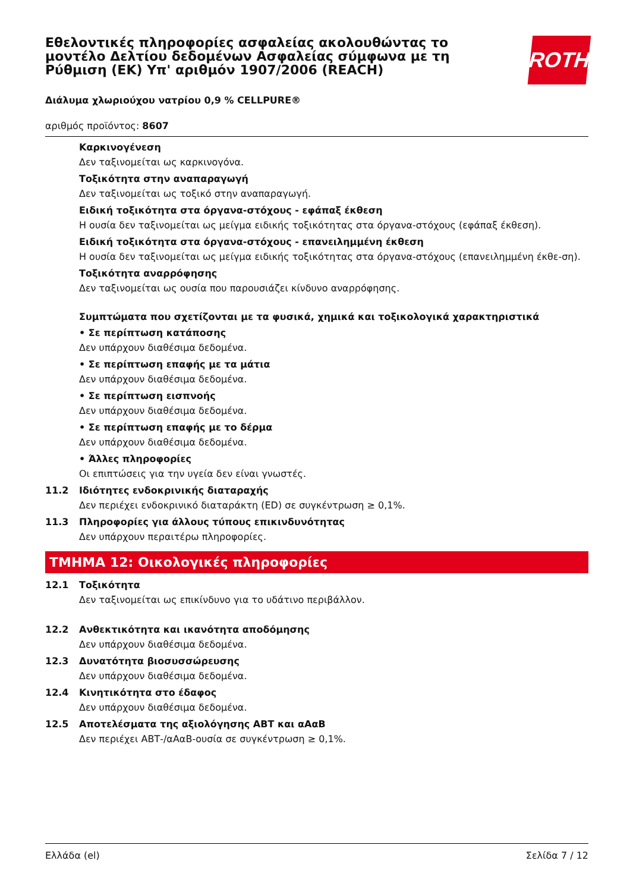ROTH
Εθελοντικές πληροφορίες ασφαλείας ακολουθώντας το μοντέλο Δελτίου δεδομένων Ασφαλείας σύμφωνα με τη Ρύθμιση (ΕΚ) Υπ' αριθμόν 1907/2006 (REACH)
Διάλυμα χλωριούχου νατρίου 0,9 % CELLPURE®
αριθμός προϊόντος: 8607
Καρκινογένεση
Δεν ταξινομείται ως καρκινογόνα.
Τοξικότητα στην αναπαραγωγή
Δεν ταξινομείται ως τοξικό στην αναπαραγωγή.
Ειδική τοξικότητα στα όργανα-στόχους - εφάπαξ έκθεση
Η ουσία δεν ταξινομείται ως μείγμα ειδικής τοξικότητας στα όργανα-στόχους (εφάπαξ έκθεση).
Ειδική τοξικότητα στα όργανα-στόχους - επανειλημμένη έκθεση
Η ουσία δεν ταξινομείται ως μείγμα ειδικής τοξικότητας στα όργανα-στόχους (επανειλημμένη έκθε-ση).
Τοξικότητα αναρρόφησης
Δεν ταξινομείται ως ουσία που παρουσιάζει κίνδυνο αναρρόφησης.
Συμπτώματα που σχετίζονται με τα φυσικά, χημικά και τοξικολογικά χαρακτηριστικά
• Σε περίπτωση κατάποσης
Δεν υπάρχουν διαθέσιμα δεδομένα.
• Σε περίπτωση επαφής με τα μάτια
Δεν υπάρχουν διαθέσιμα δεδομένα.
• Σε περίπτωση εισπνοής
Δεν υπάρχουν διαθέσιμα δεδομένα.
• Σε περίπτωση επαφής με το δέρμα
Δεν υπάρχουν διαθέσιμα δεδομένα.
• Άλλες πληροφορίες
Οι επιπτώσεις για την υγεία δεν είναι γνωστές.
11.2 Ιδιότητες ενδοκρινικής διαταραχής
Δεν περιέχει ενδοκρινικό διαταράκτη (ED) σε συγκέντρωση ≥ 0,1%.
11.3 Πληροφορίες για άλλους τύπους επικινδυνότητας
Δεν υπάρχουν περαιτέρω πληροφορίες.
ΤΜΗΜΑ 12: Οικολογικές πληροφορίες
12.1 Τοξικότητα
Δεν ταξινομείται ως επικίνδυνο για το υδάτινο περιβάλλον.
12.2 Ανθεκτικότητα και ικανότητα αποδόμησης
Δεν υπάρχουν διαθέσιμα δεδομένα.
12.3 Δυνατότητα βιοσυσσώρευσης
Δεν υπάρχουν διαθέσιμα δεδομένα.
12.4 Κινητικότητα στο έδαφος
Δεν υπάρχουν διαθέσιμα δεδομένα.
12.5 Αποτελέσματα της αξιολόγησης ΑΒΤ και αΑαΒ
Δεν περιέχει ΑΒΤ-/αΑαΒ-ουσία σε συγκέντρωση ≥ 0,1%.
Ελλάδα (el) Σελίδα 7 / 12